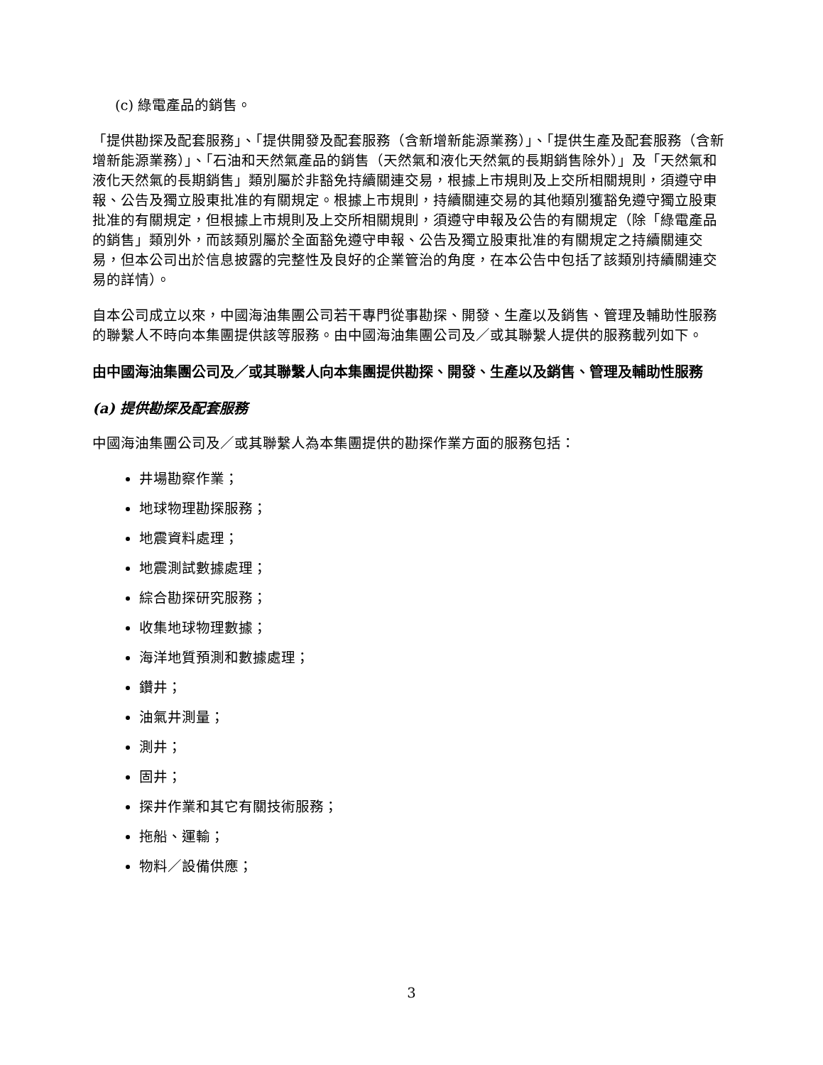(c) 綠電產品的銷售。
「提供勘探及配套服務」、「提供開發及配套服務（含新增新能源業務）」、「提供生產及配套服務（含新增新能源業務）」、「石油和天然氣產品的銷售（天然氣和液化天然氣的長期銷售除外）」及「天然氣和液化天然氣的長期銷售」類別屬於非豁免持續關連交易，根據上市規則及上交所相關規則，須遵守申報、公告及獨立股東批准的有關規定。根據上市規則，持續關連交易的其他類別獲豁免遵守獨立股東批准的有關規定，但根據上市規則及上交所相關規則，須遵守申報及公告的有關規定（除「綠電產品的銷售」類別外，而該類別屬於全面豁免遵守申報、公告及獨立股東批准的有關規定之持續關連交易，但本公司出於信息披露的完整性及良好的企業管治的角度，在本公告中包括了該類別持續關連交易的詳情）。
自本公司成立以來，中國海油集團公司若干專門從事勘探、開發、生產以及銷售、管理及輔助性服務的聯繫人不時向本集團提供該等服務。由中國海油集團公司及／或其聯繫人提供的服務載列如下。
由中國海油集團公司及／或其聯繫人向本集團提供勘探、開發、生產以及銷售、管理及輔助性服務
(a) 提供勘探及配套服務
中國海油集團公司及／或其聯繫人為本集團提供的勘探作業方面的服務包括：
井場勘察作業；
地球物理勘探服務；
地震資料處理；
地震測試數據處理；
綜合勘探研究服務；
收集地球物理數據；
海洋地質預測和數據處理；
鑽井；
油氣井測量；
測井；
固井；
探井作業和其它有關技術服務；
拖船、運輸；
物料／設備供應；
3